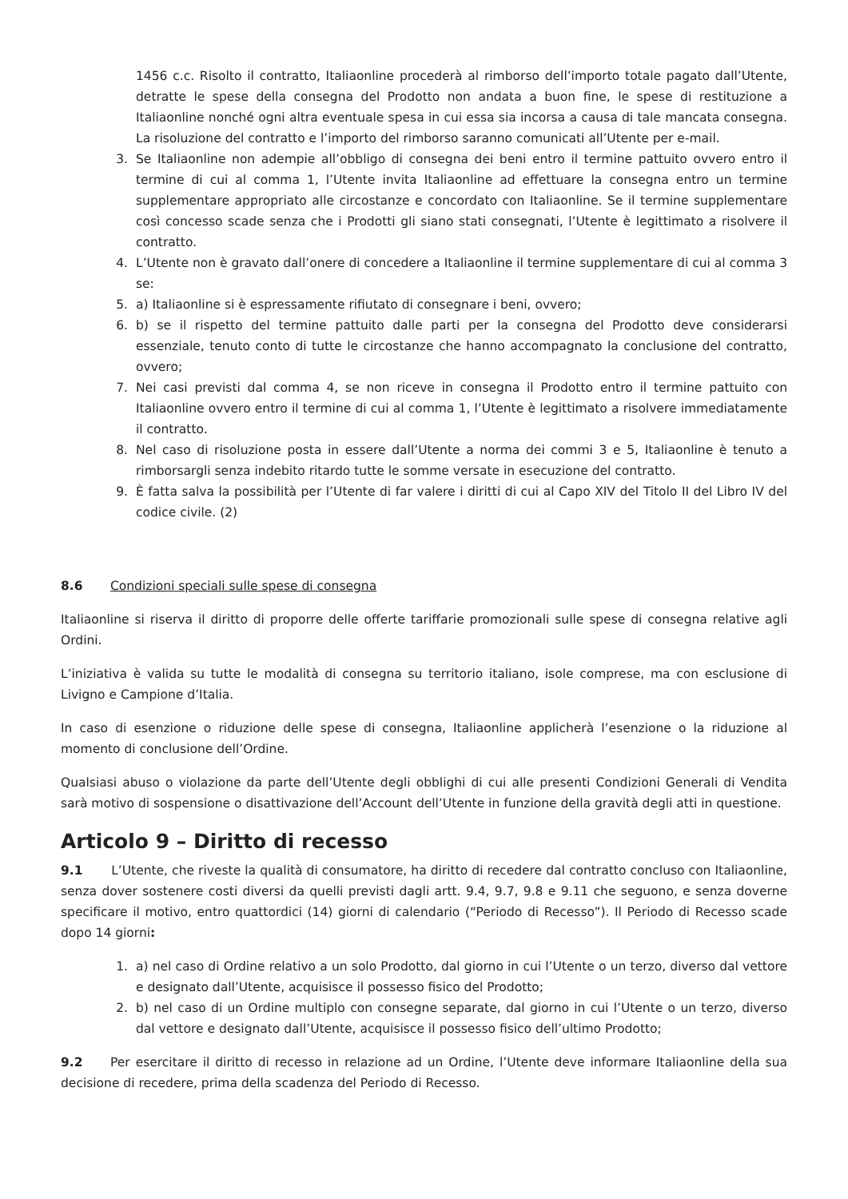1456 c.c. Risolto il contratto, Italiaonline procederà al rimborso dell’importo totale pagato dall’Utente, detratte le spese della consegna del Prodotto non andata a buon fine, le spese di restituzione a Italiaonline nonché ogni altra eventuale spesa in cui essa sia incorsa a causa di tale mancata consegna. La risoluzione del contratto e l’importo del rimborso saranno comunicati all’Utente per e-mail.
3. Se Italiaonline non adempie all’obbligo di consegna dei beni entro il termine pattuito ovvero entro il termine di cui al comma 1, l’Utente invita Italiaonline ad effettuare la consegna entro un termine supplementare appropriato alle circostanze e concordato con Italiaonline. Se il termine supplementare così concesso scade senza che i Prodotti gli siano stati consegnati, l’Utente è legittimato a risolvere il contratto.
4. L’Utente non è gravato dall’onere di concedere a Italiaonline il termine supplementare di cui al comma 3 se:
5. a) Italiaonline si è espressamente rifiutato di consegnare i beni, ovvero;
6. b) se il rispetto del termine pattuito dalle parti per la consegna del Prodotto deve considerarsi essenziale, tenuto conto di tutte le circostanze che hanno accompagnato la conclusione del contratto, ovvero;
7. Nei casi previsti dal comma 4, se non riceve in consegna il Prodotto entro il termine pattuito con Italiaonline ovvero entro il termine di cui al comma 1, l’Utente è legittimato a risolvere immediatamente il contratto.
8. Nel caso di risoluzione posta in essere dall’Utente a norma dei commi 3 e 5, Italiaonline è tenuto a rimborsargli senza indebito ritardo tutte le somme versate in esecuzione del contratto.
9. È fatta salva la possibilità per l’Utente di far valere i diritti di cui al Capo XIV del Titolo II del Libro IV del codice civile. (2)
8.6 Condizioni speciali sulle spese di consegna
Italiaonline si riserva il diritto di proporre delle offerte tariffarie promozionali sulle spese di consegna relative agli Ordini.
L’iniziativa è valida su tutte le modalità di consegna su territorio italiano, isole comprese, ma con esclusione di Livigno e Campione d’Italia.
In caso di esenzione o riduzione delle spese di consegna, Italiaonline applicherà l’esenzione o la riduzione al momento di conclusione dell’Ordine.
Qualsiasi abuso o violazione da parte dell’Utente degli obblighi di cui alle presenti Condizioni Generali di Vendita sarà motivo di sospensione o disattivazione dell’Account dell’Utente in funzione della gravità degli atti in questione.
Articolo 9 – Diritto di recesso
9.1 L’Utente, che riveste la qualità di consumatore, ha diritto di recedere dal contratto concluso con Italiaonline, senza dover sostenere costi diversi da quelli previsti dagli artt. 9.4, 9.7, 9.8 e 9.11 che seguono, e senza doverne specificare il motivo, entro quattordici (14) giorni di calendario (“Periodo di Recesso”). Il Periodo di Recesso scade dopo 14 giorni:
1. a) nel caso di Ordine relativo a un solo Prodotto, dal giorno in cui l’Utente o un terzo, diverso dal vettore e designato dall’Utente, acquisisce il possesso fisico del Prodotto;
2. b) nel caso di un Ordine multiplo con consegne separate, dal giorno in cui l’Utente o un terzo, diverso dal vettore e designato dall’Utente, acquisisce il possesso fisico dell’ultimo Prodotto;
9.2 Per esercitare il diritto di recesso in relazione ad un Ordine, l’Utente deve informare Italiaonline della sua decisione di recedere, prima della scadenza del Periodo di Recesso.